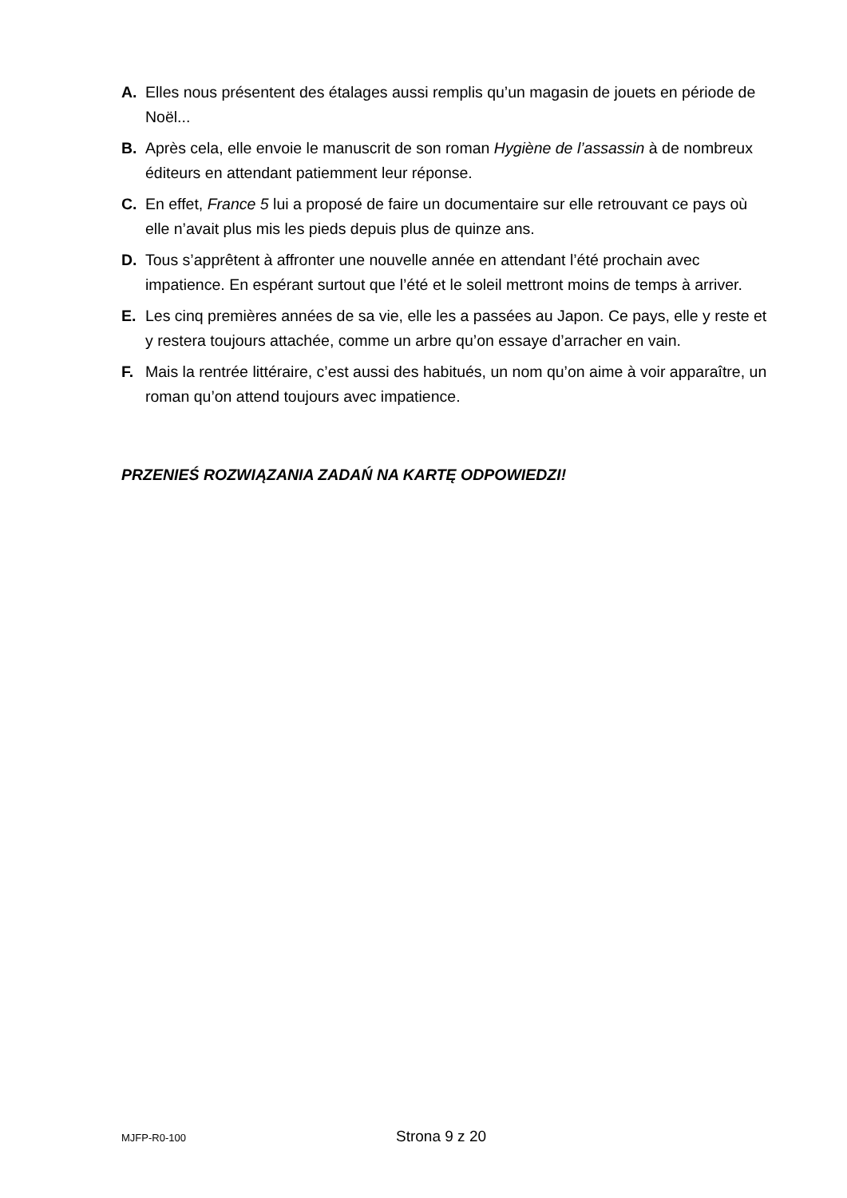A. Elles nous présentent des étalages aussi remplis qu’un magasin de jouets en période de Noël...
B. Après cela, elle envoie le manuscrit de son roman Hygiène de l’assassin à de nombreux éditeurs en attendant patiemment leur réponse.
C. En effet, France 5 lui a proposé de faire un documentaire sur elle retrouvant ce pays où elle n’avait plus mis les pieds depuis plus de quinze ans.
D. Tous s’apprêtent à affronter une nouvelle année en attendant l’été prochain avec impatience. En espérant surtout que l’été et le soleil mettront moins de temps à arriver.
E. Les cinq premières années de sa vie, elle les a passées au Japon. Ce pays, elle y reste et y restera toujours attachée, comme un arbre qu’on essaye d’arracher en vain.
F. Mais la rentrée littéraire, c’est aussi des habitués, un nom qu’on aime à voir apparaître, un roman qu’on attend toujours avec impatience.
PRZENIEŚ ROZWIĄZANIA ZADAŃ NA KARTĘ ODPOWIEDZI!
MJFP-R0-100 Strona 9 z 20